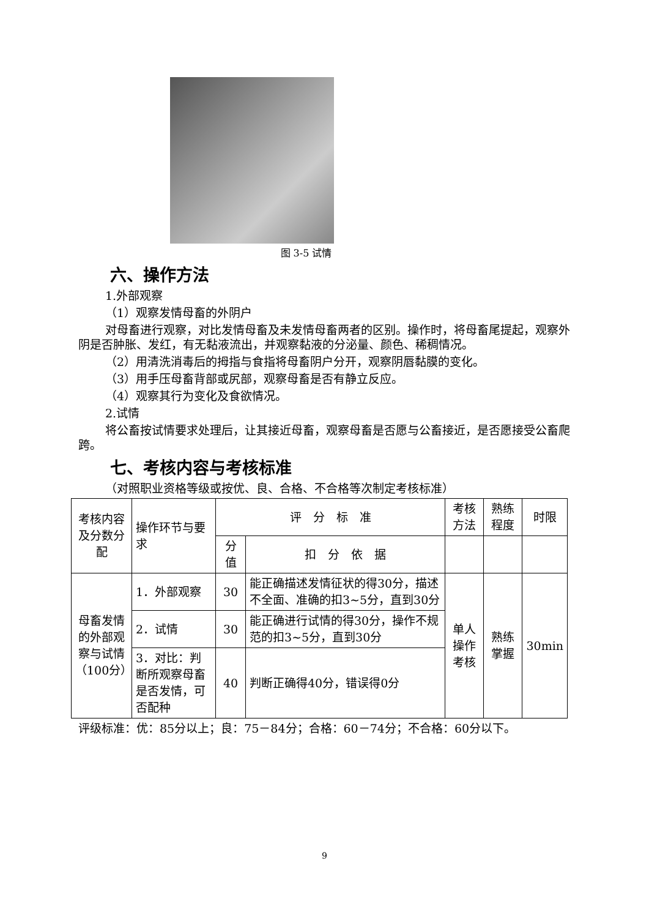图 3-5 试情
六、操作方法
1.外部观察
（1）观察发情母畜的外阴户
对母畜进行观察，对比发情母畜及未发情母畜两者的区别。操作时，将母畜尾提起，观察外阴是否肿胀、发红，有无黏液流出，并观察黏液的分泌量、颜色、稀稠情况。
（2）用清洗消毒后的拇指与食指将母畜阴户分开，观察阴唇黏膜的变化。
（3）用手压母畜背部或尻部，观察母畜是否有静立反应。
（4）观察其行为变化及食欲情况。
2.试情
将公畜按试情要求处理后，让其接近母畜，观察母畜是否愿与公畜接近，是否愿接受公畜爬跨。
七、考核内容与考核标准
（对照职业资格等级或按优、良、合格、不合格等次制定考核标准）
| 考核内容及分数分配 | 操作环节与要求 | 评 分 标 准 | | 考核方法 | 熟练程度 | 时限 |
| --- | --- | --- | --- | --- | --- | --- |
| | | 分值 | 扣 分 依 据 | | | |
| 母畜发情的外部观察与试情（100分） | 1．外部观察 | 30 | 能正确描述发情征状的得30分，描述不全面、准确的扣3~5分，直到30分 | 单人操作考核 | 熟练掌握 | 30min |
| | 2．试情 | 30 | 能正确进行试情的得30分，操作不规范的扣3~5分，直到30分 | | | |
| | 3．对比：判断所观察母畜是否发情，可否配种 | 40 | 判断正确得40分，错误得0分 | | | |
评级标准：优：85分以上；良：75－84分；合格：60－74分；不合格：60分以下。
9